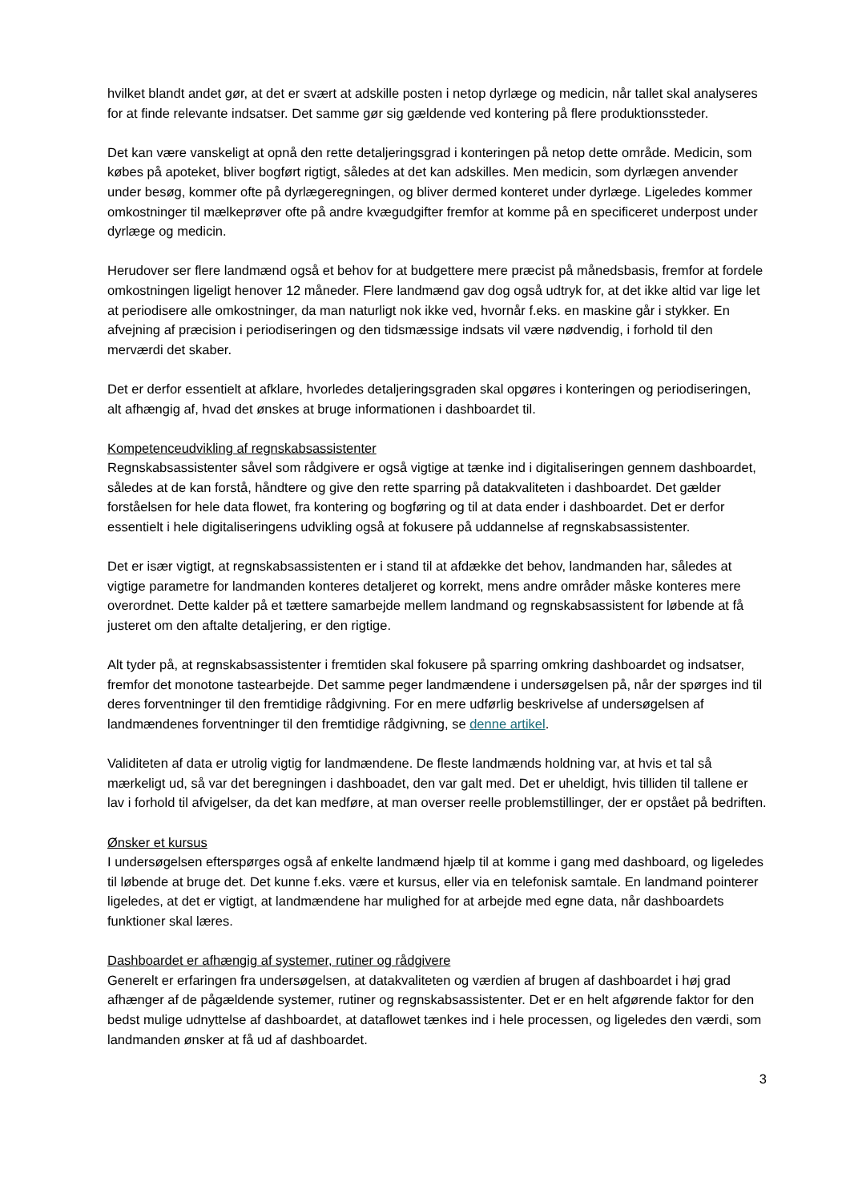hvilket blandt andet gør, at det er svært at adskille posten i netop dyrlæge og medicin, når tallet skal analyseres for at finde relevante indsatser. Det samme gør sig gældende ved kontering på flere produktionssteder.
Det kan være vanskeligt at opnå den rette detaljeringsgrad i konteringen på netop dette område. Medicin, som købes på apoteket, bliver bogført rigtigt, således at det kan adskilles. Men medicin, som dyrlægen anvender under besøg, kommer ofte på dyrlægeregningen, og bliver dermed konteret under dyrlæge. Ligeledes kommer omkostninger til mælkeprøver ofte på andre kvægudgifter fremfor at komme på en specificeret underpost under dyrlæge og medicin.
Herudover ser flere landmænd også et behov for at budgettere mere præcist på månedsbasis, fremfor at fordele omkostningen ligeligt henover 12 måneder. Flere landmænd gav dog også udtryk for, at det ikke altid var lige let at periodisere alle omkostninger, da man naturligt nok ikke ved, hvornår f.eks. en maskine går i stykker. En afvejning af præcision i periodiseringen og den tidsmæssige indsats vil være nødvendig, i forhold til den merværdi det skaber.
Det er derfor essentielt at afklare, hvorledes detaljeringsgraden skal opgøres i konteringen og periodiseringen, alt afhængig af, hvad det ønskes at bruge informationen i dashboardet til.
Kompetenceudvikling af regnskabsassistenter
Regnskabsassistenter såvel som rådgivere er også vigtige at tænke ind i digitaliseringen gennem dashboardet, således at de kan forstå, håndtere og give den rette sparring på datakvaliteten i dashboardet. Det gælder forståelsen for hele data flowet, fra kontering og bogføring og til at data ender i dashboardet. Det er derfor essentielt i hele digitaliseringens udvikling også at fokusere på uddannelse af regnskabsassistenter.
Det er især vigtigt, at regnskabsassistenten er i stand til at afdække det behov, landmanden har, således at vigtige parametre for landmanden konteres detaljeret og korrekt, mens andre områder måske konteres mere overordnet. Dette kalder på et tættere samarbejde mellem landmand og regnskabsassistent for løbende at få justeret om den aftalte detaljering, er den rigtige.
Alt tyder på, at regnskabsassistenter i fremtiden skal fokusere på sparring omkring dashboardet og indsatser, fremfor det monotone tastearbejde. Det samme peger landmændene i undersøgelsen på, når der spørges ind til deres forventninger til den fremtidige rådgivning. For en mere udførlig beskrivelse af undersøgelsen af landmændenes forventninger til den fremtidige rådgivning, se denne artikel.
Validiteten af data er utrolig vigtig for landmændene. De fleste landmænds holdning var, at hvis et tal så mærkeligt ud, så var det beregningen i dashboadet, den var galt med. Det er uheldigt, hvis tilliden til tallene er lav i forhold til afvigelser, da det kan medføre, at man overser reelle problemstillinger, der er opstået på bedriften.
Ønsker et kursus
I undersøgelsen efterspørges også af enkelte landmænd hjælp til at komme i gang med dashboard, og ligeledes til løbende at bruge det. Det kunne f.eks. være et kursus, eller via en telefonisk samtale. En landmand pointerer ligeledes, at det er vigtigt, at landmændene har mulighed for at arbejde med egne data, når dashboardets funktioner skal læres.
Dashboardet er afhængig af systemer, rutiner og rådgivere
Generelt er erfaringen fra undersøgelsen, at datakvaliteten og værdien af brugen af dashboardet i høj grad afhænger af de pågældende systemer, rutiner og regnskabsassistenter. Det er en helt afgørende faktor for den bedst mulige udnyttelse af dashboardet, at dataflowet tænkes ind i hele processen, og ligeledes den værdi, som landmanden ønsker at få ud af dashboardet.
3